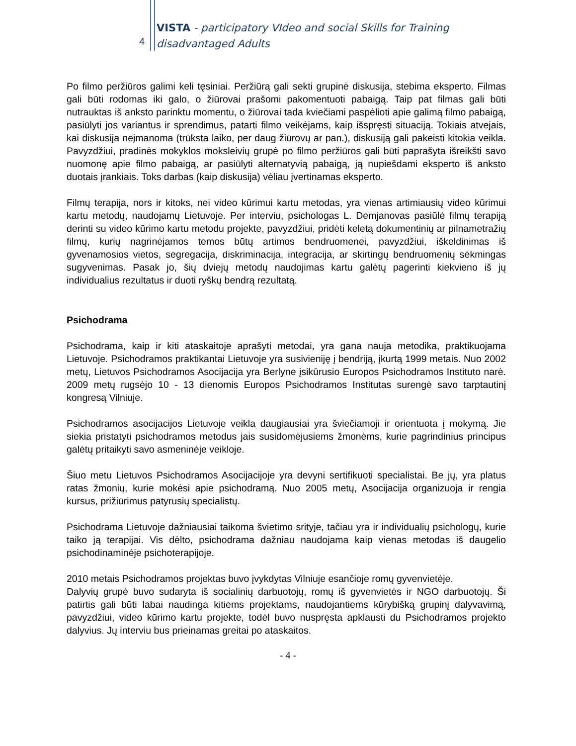4
VISTA - participatory VIdeo and social Skills for Training
disadvantaged Adults
Po filmo peržiūros galimi keli tęsiniai. Peržiūrą gali sekti grupinė diskusija, stebima eksperto. Filmas gali būti rodomas iki galo, o žiūrovai prašomi pakomentuoti pabaigą. Taip pat filmas gali būti nutrauktas iš anksto parinktu momentu, o žiūrovai tada kviečiami paspėlioti apie galimą filmo pabaigą, pasiūlyti jos variantus ir sprendimus, patarti filmo veikėjams, kaip išspręsti situaciją. Tokiais atvejais, kai diskusija neįmanoma (trūksta laiko, per daug žiūrovų ar pan.), diskusiją gali pakeisti kitokia veikla. Pavyzdžiui, pradinės mokyklos moksleivių grupė po filmo peržiūros gali būti paprašyta išreikšti savo nuomonę apie filmo pabaigą, ar pasiūlyti alternatyvią pabaigą, ją nupiešdami eksperto iš anksto duotais įrankiais. Toks darbas (kaip diskusija) vėliau įvertinamas eksperto.
Filmų terapija, nors ir kitoks, nei video kūrimui kartu metodas, yra vienas artimiausių video kūrimui kartu metodų, naudojamų Lietuvoje. Per interviu, psichologas L. Demjanovas pasiūlė filmų terapiją derinti su video kūrimo kartu metodu projekte, pavyzdžiui, pridėti keletą dokumentinių ar pilnametražių filmų, kurių nagrinėjamos temos būtų artimos bendruomenei, pavyzdžiui, iškeldinimas iš gyvenamosios vietos, segregacija, diskriminacija, integracija, ar skirtingų bendruomenių sėkmingas sugyvenimas. Pasak jo, šių dviejų metodų naudojimas kartu galėtų pagerinti kiekvieno iš jų individualius rezultatus ir duoti ryškų bendrą rezultatą.
Psichodrama
Psichodrama, kaip ir kiti ataskaitoje aprašyti metodai, yra gana nauja metodika, praktikuojama Lietuvoje. Psichodramos praktikantai Lietuvoje yra susivieniję į bendriją, įkurtą 1999 metais. Nuo 2002 metų, Lietuvos Psichodramos Asocijacija yra Berlyne įsikūrusio Europos Psichodramos Instituto narė. 2009 metų rugsėjo 10 - 13 dienomis Europos Psichodramos Institutas surengė savo tarptautinį kongresą Vilniuje.
Psichodramos asocijacijos Lietuvoje veikla daugiausiai yra šviečiamoji ir orientuota į mokymą. Jie siekia pristatyti psichodramos metodus jais susidomėjusiems žmonėms, kurie pagrindinius principus galėtų pritaikyti savo asmeninėje veikloje.
Šiuo metu Lietuvos Psichodramos Asocijacijoje yra devyni sertifikuoti specialistai. Be jų, yra platus ratas žmonių, kurie mokėsi apie psichodramą. Nuo 2005 metų, Asocijacija organizuoja ir rengia kursus, prižiūrimus patyrusių specialistų.
Psichodrama Lietuvoje dažniausiai taikoma švietimo srityje, tačiau yra ir individualių psichologų, kurie taiko ją terapijai. Vis dėlto, psichodrama dažniau naudojama kaip vienas metodas iš daugelio psichodinaminėje psichoterapijoje.
2010 metais Psichodramos projektas buvo įvykdytas Vilniuje esančioje romų gyvenvietėje.
Dalyvių grupė buvo sudaryta iš socialinių darbuotojų, romų iš gyvenvietės ir NGO darbuotojų. Ši patirtis gali būti labai naudinga kitiems projektams, naudojantiems kūrybišką grupinį dalyvavimą, pavyzdžiui, video kūrimo kartu projekte, todėl buvo nuspręsta apklausti du Psichodramos projekto dalyvius. Jų interviu bus prieinamas greitai po ataskaitos.
- 4 -